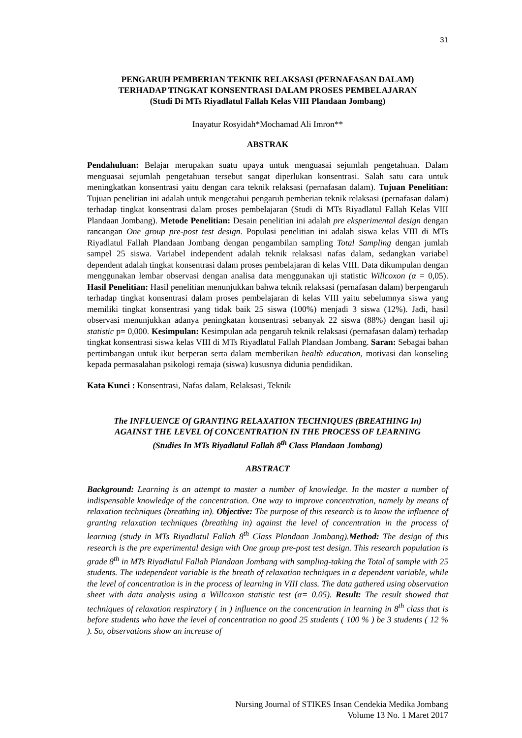31
PENGARUH PEMBERIAN TEKNIK RELAKSASI (PERNAFASAN DALAM)
TERHADAP TINGKAT KONSENTRASI DALAM PROSES PEMBELAJARAN
(Studi Di MTs Riyadlatul Fallah Kelas VIII Plandaan Jombang)
Inayatur Rosyidah*Mochamad Ali Imron**
ABSTRAK
Pendahuluan: Belajar merupakan suatu upaya untuk menguasai sejumlah pengetahuan. Dalam menguasai sejumlah pengetahuan tersebut sangat diperlukan konsentrasi. Salah satu cara untuk meningkatkan konsentrasi yaitu dengan cara teknik relaksasi (pernafasan dalam). Tujuan Penelitian: Tujuan penelitian ini adalah untuk mengetahui pengaruh pemberian teknik relaksasi (pernafasan dalam) terhadap tingkat konsentrasi dalam proses pembelajaran (Studi di MTs Riyadlatul Fallah Kelas VIII Plandaan Jombang). Metode Penelitian: Desain penelitian ini adalah pre eksperimental design dengan rancangan One group pre-post test design. Populasi penelitian ini adalah siswa kelas VIII di MTs Riyadlatul Fallah Plandaan Jombang dengan pengambilan sampling Total Sampling dengan jumlah sampel 25 siswa. Variabel independent adalah teknik relaksasi nafas dalam, sedangkan variabel dependent adalah tingkat konsentrasi dalam proses pembelajaran di kelas VIII. Data dikumpulan dengan menggunakan lembar observasi dengan analisa data menggunakan uji statistic Willcoxon (α = 0,05). Hasil Penelitian: Hasil penelitian menunjukkan bahwa teknik relaksasi (pernafasan dalam) berpengaruh terhadap tingkat konsentrasi dalam proses pembelajaran di kelas VIII yaitu sebelumnya siswa yang memiliki tingkat konsentrasi yang tidak baik 25 siswa (100%) menjadi 3 siswa (12%). Jadi, hasil observasi menunjukkan adanya peningkatan konsentrasi sebanyak 22 siswa (88%) dengan hasil uji statistic p= 0,000. Kesimpulan: Kesimpulan ada pengaruh teknik relaksasi (pernafasan dalam) terhadap tingkat konsentrasi siswa kelas VIII di MTs Riyadlatul Fallah Plandaan Jombang. Saran: Sebagai bahan pertimbangan untuk ikut berperan serta dalam memberikan health education, motivasi dan konseling kepada permasalahan psikologi remaja (siswa) kususnya didunia pendidikan.
Kata Kunci : Konsentrasi, Nafas dalam, Relaksasi, Teknik
The INFLUENCE Of GRANTING RELAXATION TECHNIQUES (BREATHING In)
AGAINST THE LEVEL Of CONCENTRATION IN THE PROCESS OF LEARNING
(Studies In MTs Riyadlatul Fallah 8<sup>th</sup> Class Plandaan Jombang)
ABSTRACT
Background: Learning is an attempt to master a number of knowledge. In the master a number of indispensable knowledge of the concentration. One way to improve concentration, namely by means of relaxation techniques (breathing in). Objective: The purpose of this research is to know the influence of granting relaxation techniques (breathing in) against the level of concentration in the process of learning (study in MTs Riyadlatul Fallah 8<sup>th</sup> Class Plandaan Jombang).Method: The design of this research is the pre experimental design with One group pre-post test design. This research population is grade 8<sup>th</sup> in MTs Riyadlatul Fallah Plandaan Jombang with sampling-taking the Total of sample with 25 students. The independent variable is the breath of relaxation techniques in a dependent variable, while the level of concentration is in the process of learning in VIII class. The data gathered using observation sheet with data analysis using a Willcoxon statistic test (α= 0.05). Result: The result showed that techniques of relaxation respiratory ( in ) influence on the concentration in learning in 8<sup>th</sup> class that is before students who have the level of concentration no good 25 students ( 100 % ) be 3 students ( 12 % ). So, observations show an increase of
Nursing Journal of STIKES Insan Cendekia Medika Jombang
Volume 13 No. 1 Maret 2017